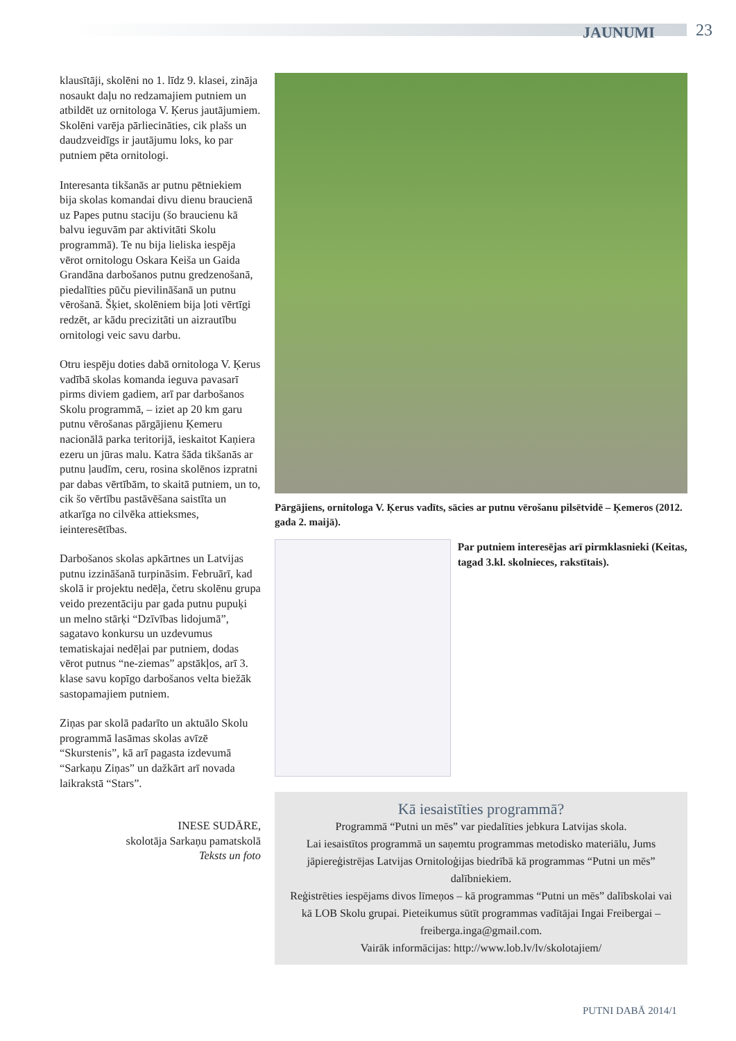JAUNUMI 23
klausītāji, skolēni no 1. līdz 9. klasei, zināja nosaukt daļu no redzamajiem putniem un atbildēt uz ornitologa V. Ķerus jautājumiem. Skolēni varēja pārliecināties, cik plašs un daudzveidīgs ir jautājumu loks, ko par putniem pēta ornitologi.
Interesanta tikšanās ar putnu pētniekiem bija skolas komandai divu dienu braucienā uz Papes putnu staciju (šo braucienu kā balvu ieguvām par aktivitāti Skolu programmā). Te nu bija lieliska iespēja vērot ornitologu Oskara Keiša un Gaida Grandāna darbošanos putnu gredzenošanā, piedalīties pūču pievilināšanā un putnu vērošanā. Šķiet, skolēniem bija ļoti vērtīgi redzēt, ar kādu precizitāti un aizrautību ornitologi veic savu darbu.
Otru iespēju doties dabā ornitologa V. Ķerus vadībā skolas komanda ieguva pavasarī pirms diviem gadiem, arī par darbošanos Skolu programmā, – iziet ap 20 km garu putnu vērošanas pārgājienu Ķemeru nacionālā parka teritorijā, ieskaitot Kaņiera ezeru un jūras malu. Katra šāda tikšanās ar putnu ļaudīm, ceru, rosina skolēnos izpratni par dabas vērtībām, to skaitā putniem, un to, cik šo vērtību pastāvēšana saistīta un atkarīga no cilvēka attieksmes, ieinteresētības.
Darbošanos skolas apkārtnes un Latvijas putnu izzināšanā turpināsim. Februārī, kad skolā ir projektu nedēļa, četru skolēnu grupa veido prezentāciju par gada putnu pupuķi un melno stārķi “Dzīvības lidojumā”, sagatavo konkursu un uzdevumus tematiskajai nedēļai par putniem, dodas vērot putnus “ne-ziemas” apstākļos, arī 3. klase savu kopīgo darbošanos velta biežāk sastopamajiem putniem.
Ziņas par skolā padarīto un aktuālo Skolu programmā lasāmas skolas avīzē “Skurstenis”, kā arī pagasta izdevumā “Sarkaņu Ziņas” un dažkārt arī novada laikrakstā “Stars”.
INESE SUDĀRE,
skolotāja Sarkaņu pamatskolā
Teksts un foto
Pārgājiens, ornitologa V. Ķerus vadīts, sācies ar putnu vērošanu pilsētvidē – Ķemeros (2012. gada 2. maijā).
Par putniem interesējas arī pirmklasnieki (Keitas, tagad 3.kl. skolnieces, rakstītais).
Kā iesaistīties programmā?
Programmā “Putni un mēs” var piedalīties jebkura Latvijas skola.
Lai iesaistītos programmā un saņemtu programmas metodisko materiālu, Jums jāpiereģistrējas Latvijas Ornitoloģijas biedrībā kā programmas “Putni un mēs” dalībniekiem.
Reģistrēties iespējams divos līmeņos – kā programmas “Putni un mēs” dalībskolai vai kā LOB Skolu grupai. Pieteikumus sūtīt programmas vadītājai Ingai Freibergai – freiberga.inga@gmail.com.
Vairāk informācijas: http://www.lob.lv/lv/skolotajiem/
PUTNI DABĀ 2014/1